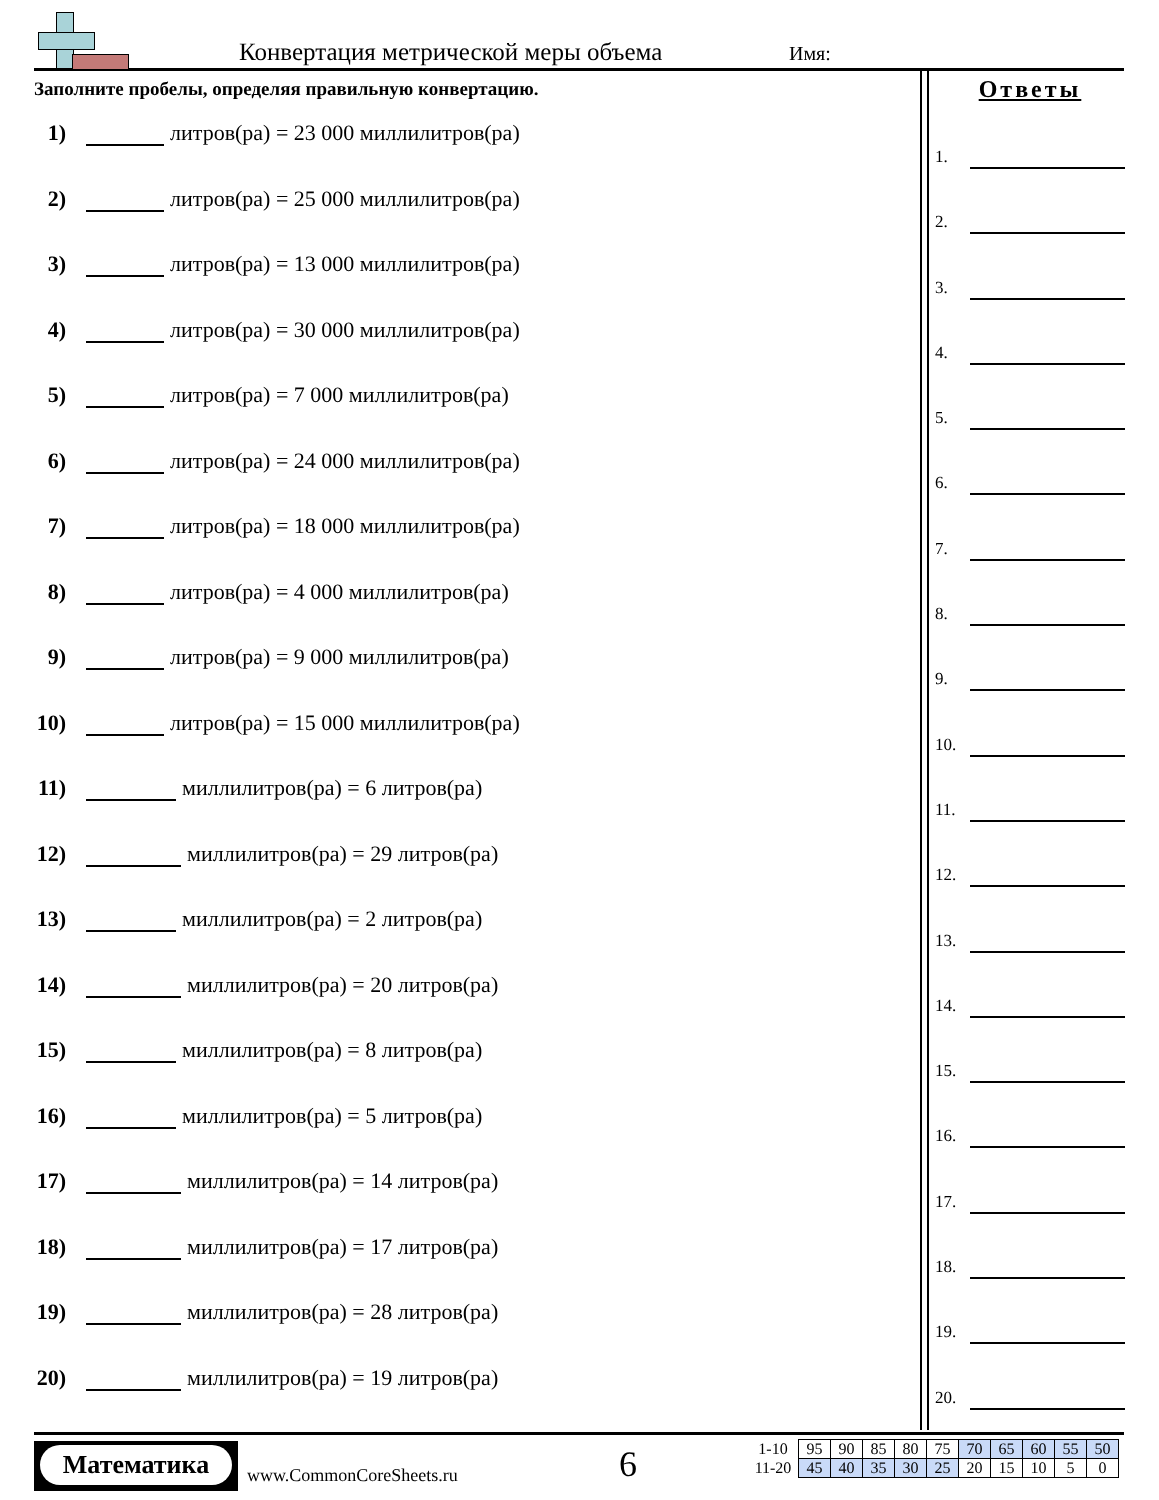Конвертация метрической меры объема
Имя:
Заполните пробелы, определяя правильную конвертацию.
1) литров(ра) = 23 000 миллилитров(ра)
2) литров(ра) = 25 000 миллилитров(ра)
3) литров(ра) = 13 000 миллилитров(ра)
4) литров(ра) = 30 000 миллилитров(ра)
5) литров(ра) = 7 000 миллилитров(ра)
6) литров(ра) = 24 000 миллилитров(ра)
7) литров(ра) = 18 000 миллилитров(ра)
8) литров(ра) = 4 000 миллилитров(ра)
9) литров(ра) = 9 000 миллилитров(ра)
10) литров(ра) = 15 000 миллилитров(ра)
11) миллилитров(ра) = 6 литров(ра)
12) миллилитров(ра) = 29 литров(ра)
13) миллилитров(ра) = 2 литров(ра)
14) миллилитров(ра) = 20 литров(ра)
15) миллилитров(ра) = 8 литров(ра)
16) миллилитров(ра) = 5 литров(ра)
17) миллилитров(ра) = 14 литров(ра)
18) миллилитров(ра) = 17 литров(ра)
19) миллилитров(ра) = 28 литров(ра)
20) миллилитров(ра) = 19 литров(ра)
Ответы
1.
2.
3.
4.
5.
6.
7.
8.
9.
10.
11.
12.
13.
14.
15.
16.
17.
18.
19.
20.
Математика
www.CommonCoreSheets.ru 6
| 1-10 | 95 | 90 | 85 | 80 | 75 | 70 | 65 | 60 | 55 | 50 |
| 11-20 | 45 | 40 | 35 | 30 | 25 | 20 | 15 | 10 | 5 | 0 |